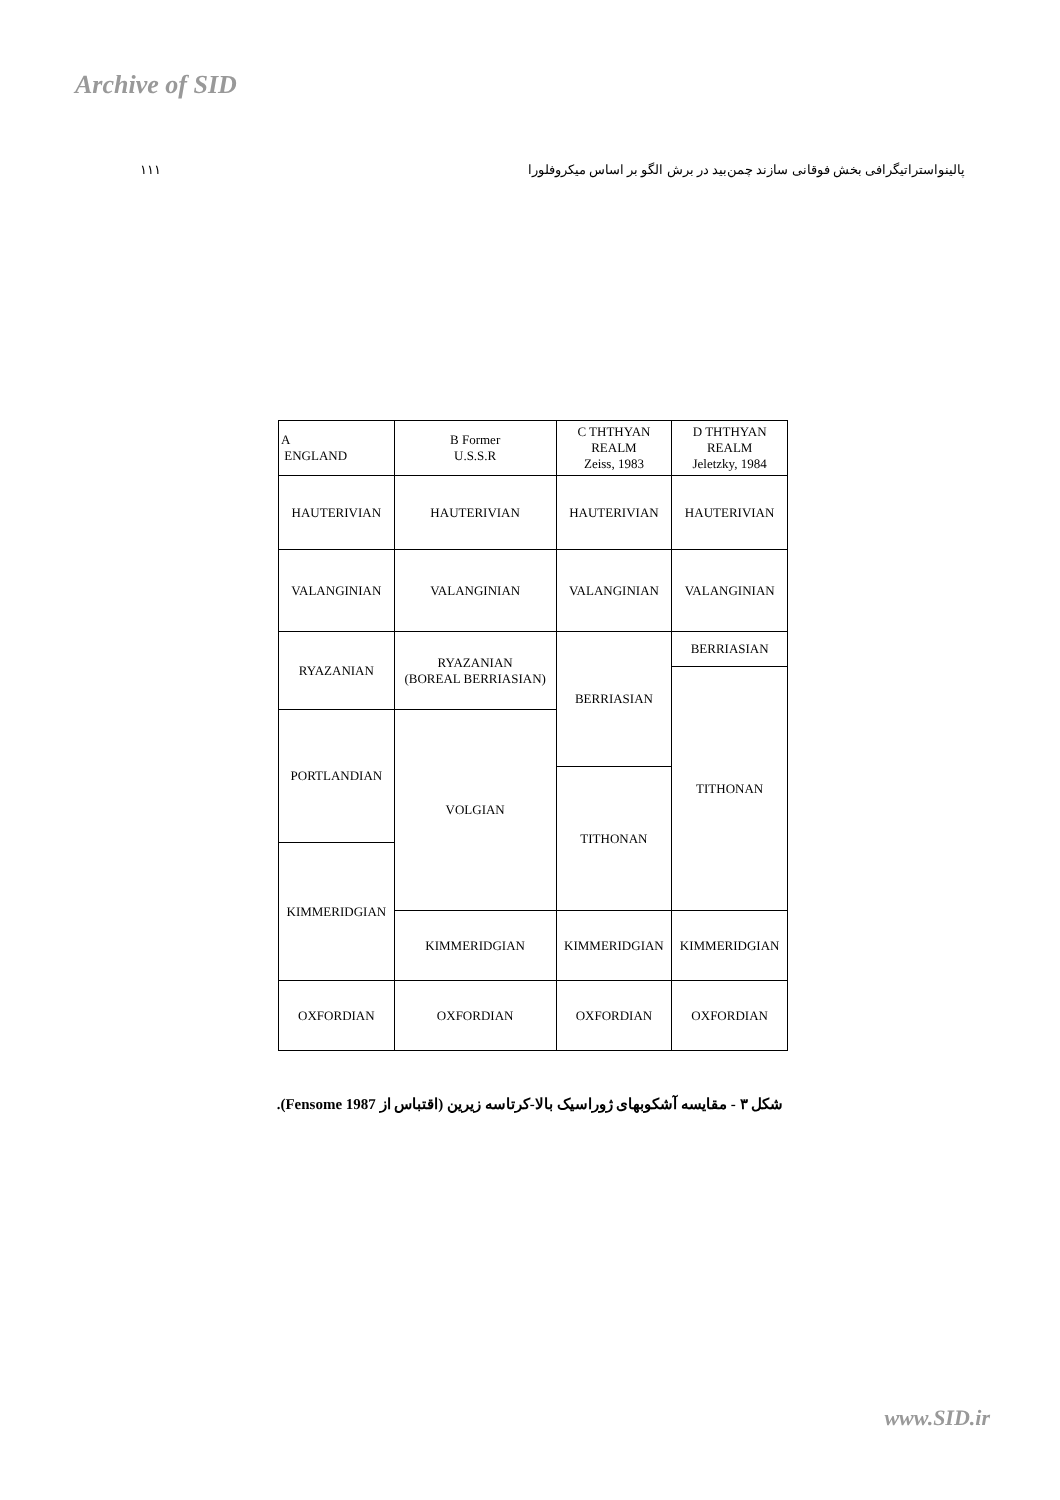Archive of SID
۱۱۱ پالینواستراتیگرافی بخش فوقانی سازند چمن‌بید در برش الگو بر اساس میکروفلورا
| A ENGLAND | B Former U.S.S.R | C THTHYAN REALM Zeiss, 1983 | D THTHYAN REALM Jeletzky, 1984 |
| HAUTERIVIAN | HAUTERIVIAN | HAUTERIVIAN | HAUTERIVIAN |
| VALANGINIAN | VALANGINIAN | VALANGINIAN | VALANGINIAN |
| RYAZANIAN | RYAZANIAN (BOREAL BERRIASIAN) | BERRIASIAN | BERRIASIAN |
| | | | TITHONAN |
| PORTLANDIAN | VOLGIAN | | |
| | | TITHONAN | |
| KIMMERIDGIAN | | | |
| | KIMMERIDGIAN | KIMMERIDGIAN | KIMMERIDGIAN |
| OXFORDIAN | OXFORDIAN | OXFORDIAN | OXFORDIAN |
شکل ۳ - مقایسه آشکوبهای ژوراسیک بالا-کرتاسه زیرین (اقتباس از Fensome 1987).
www.SID.ir